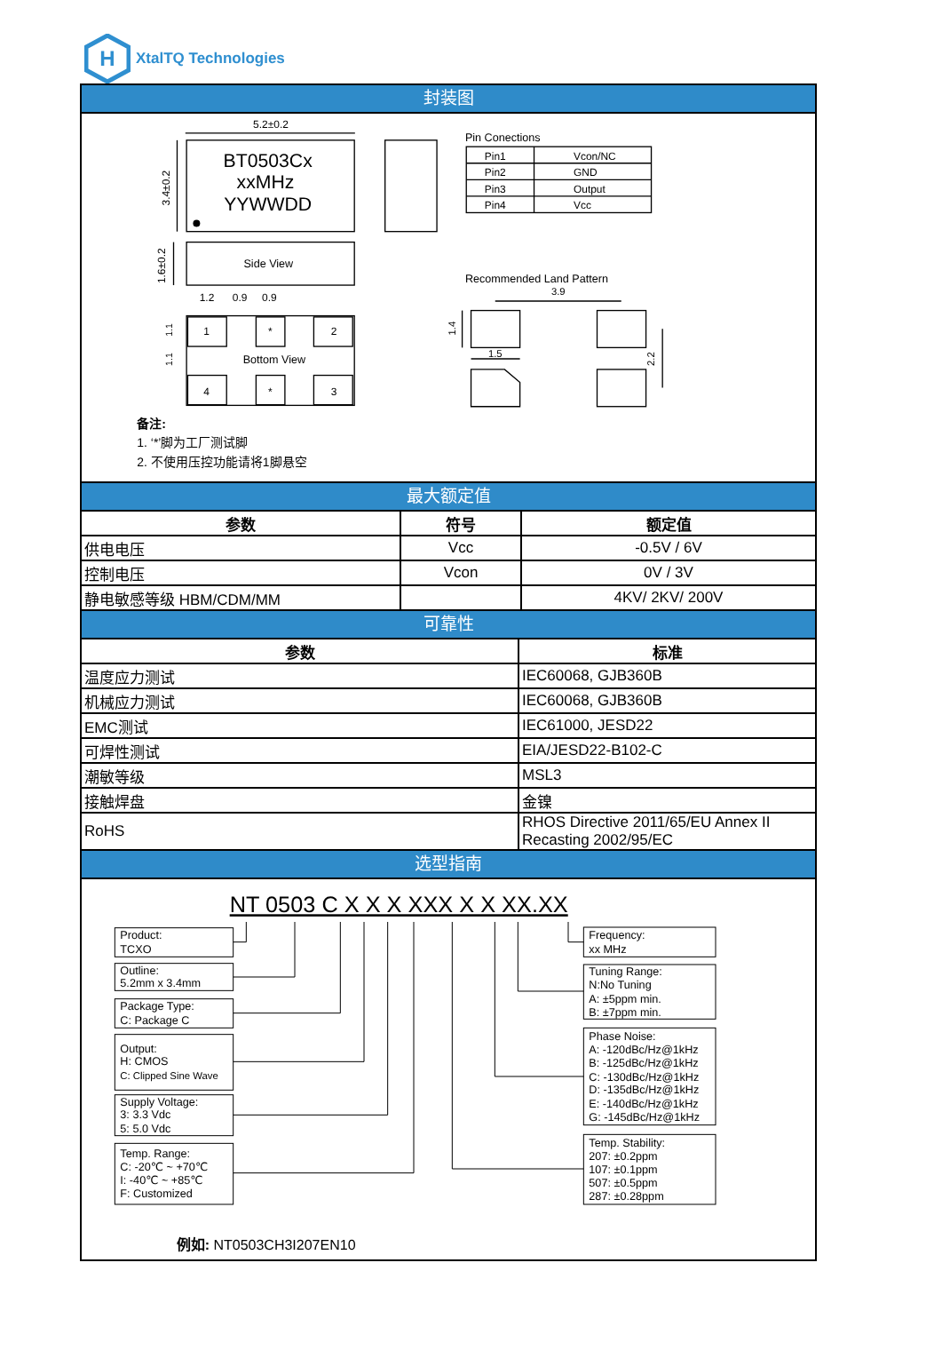H
XtalTQ Technologies
封装图
5.2±0.2
BT0503Cx
xxMHz
YYWWDD
3.4±0.2
Side View
1.6±0.2
1.2
0.9
0.9
1
*
2
Bottom View
4
*
3
1.1
1.1
Pin Conections
Pin1
Vcon/NC
Pin2
GND
Pin3
Output
Pin4
Vcc
Recommended Land Pattern
3.9
1.4
1.5
2.2
备注:
1. ‘*’脚为工厂测试脚
2. 不使用压控功能请将1脚悬空
最大额定值
| 参数 | 符号 | 额定值 |
| --- | --- | --- |
| 供电电压 | Vcc | -0.5V / 6V |
| 控制电压 | Vcon | 0V / 3V |
| 静电敏感等级 HBM/CDM/MM | | 4KV/ 2KV/ 200V |
可靠性
| 参数 | 标准 |
| --- | --- |
| 温度应力测试 | IEC60068, GJB360B |
| 机械应力测试 | IEC60068, GJB360B |
| EMC测试 | IEC61000, JESD22 |
| 可焊性测试 | EIA/JESD22-B102-C |
| 潮敏等级 | MSL3 |
| 接触焊盘 | 金镍 |
| RoHS | RHOS Directive 2011/65/EU Annex II Recasting 2002/95/EC |
选型指南
NT 0503 C X X X XXX X X XX.XX
Product:
TCXO
Outline:
5.2mm x 3.4mm
Package Type:
C: Package C
Output:
H: CMOS
C: Clipped Sine Wave
Supply Voltage:
3: 3.3 Vdc
5: 5.0 Vdc
Temp. Range:
C: -20℃ ~ +70℃
I: -40℃ ~ +85℃
F: Customized
Frequency:
xx MHz
Tuning Range:
N:No Tuning
A: ±5ppm min.
B: ±7ppm min.
Phase Noise:
A: -120dBc/Hz@1kHz
B: -125dBc/Hz@1kHz
C: -130dBc/Hz@1kHz
D: -135dBc/Hz@1kHz
E: -140dBc/Hz@1kHz
G: -145dBc/Hz@1kHz
Temp. Stability:
207: ±0.2ppm
107: ±0.1ppm
507: ±0.5ppm
287: ±0.28ppm
例如: NT0503CH3I207EN10